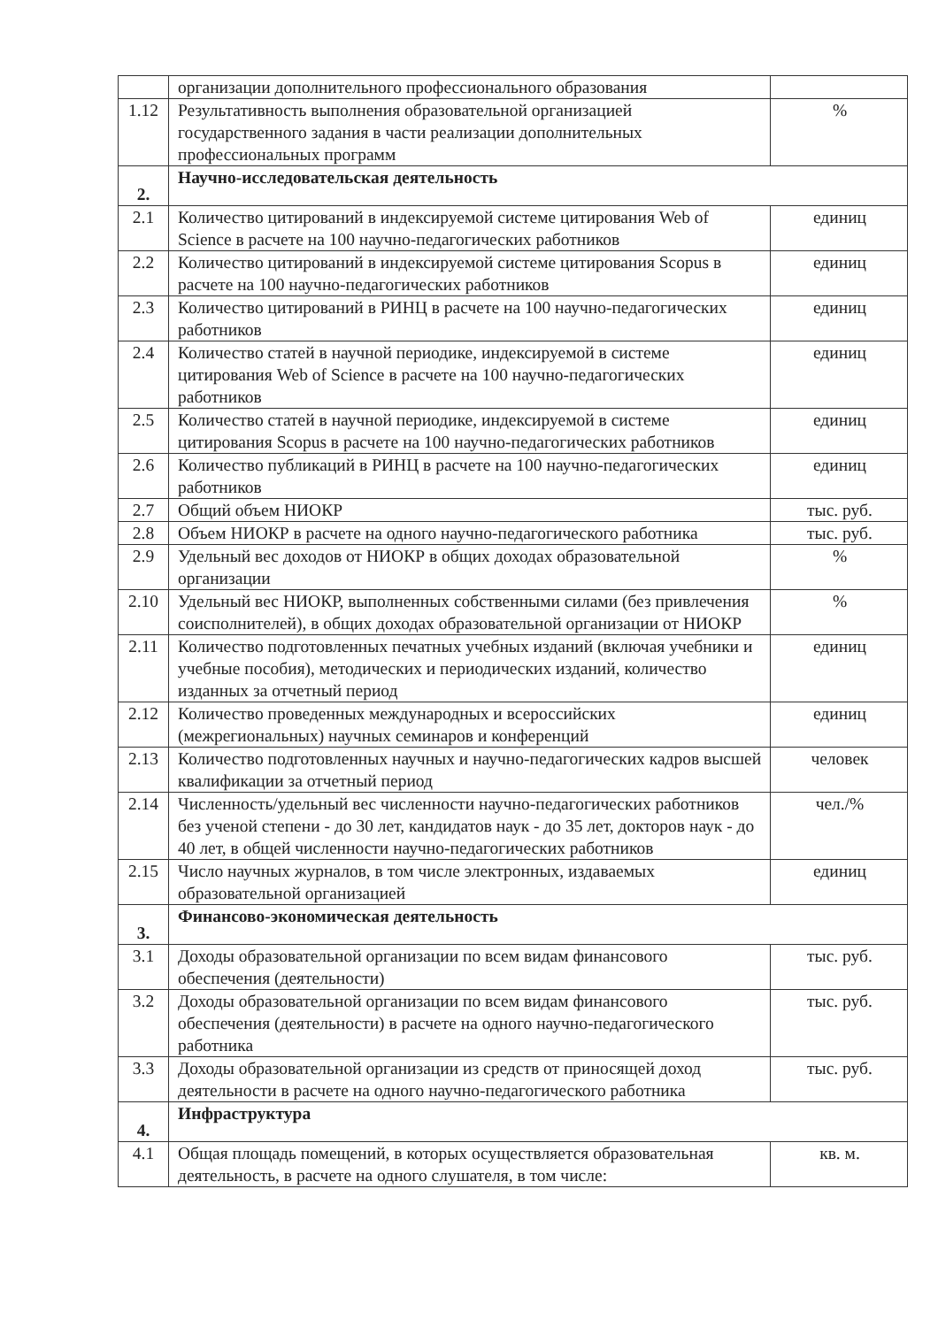| | организации дополнительного профессионального образования | |
| 1.12 | Результативность выполнения образовательной организацией государственного задания в части реализации дополнительных профессиональных программ | % |
| 2. | Научно-исследовательская деятельность | |
| 2.1 | Количество цитирований в индексируемой системе цитирования Web of Science в расчете на 100 научно-педагогических работников | единиц |
| 2.2 | Количество цитирований в индексируемой системе цитирования Scopus в расчете на 100 научно-педагогических работников | единиц |
| 2.3 | Количество цитирований в РИНЦ в расчете на 100 научно-педагогических работников | единиц |
| 2.4 | Количество статей в научной периодике, индексируемой в системе цитирования Web of Science в расчете на 100 научно-педагогических работников | единиц |
| 2.5 | Количество статей в научной периодике, индексируемой в системе цитирования Scopus в расчете на 100 научно-педагогических работников | единиц |
| 2.6 | Количество публикаций в РИНЦ в расчете на 100 научно-педагогических работников | единиц |
| 2.7 | Общий объем НИОКР | тыс. руб. |
| 2.8 | Объем НИОКР в расчете на одного научно-педагогического работника | тыс. руб. |
| 2.9 | Удельный вес доходов от НИОКР в общих доходах образовательной организации | % |
| 2.10 | Удельный вес НИОКР, выполненных собственными силами (без привлечения соисполнителей), в общих доходах образовательной организации от НИОКР | % |
| 2.11 | Количество подготовленных печатных учебных изданий (включая учебники и учебные пособия), методических и периодических изданий, количество изданных за отчетный период | единиц |
| 2.12 | Количество проведенных международных и всероссийских (межрегиональных) научных семинаров и конференций | единиц |
| 2.13 | Количество подготовленных научных и научно-педагогических кадров высшей квалификации за отчетный период | человек |
| 2.14 | Численность/удельный вес численности научно-педагогических работников без ученой степени - до 30 лет, кандидатов наук - до 35 лет, докторов наук - до 40 лет, в общей численности научно-педагогических работников | чел./% |
| 2.15 | Число научных журналов, в том числе электронных, издаваемых образовательной организацией | единиц |
| 3. | Финансово-экономическая деятельность | |
| 3.1 | Доходы образовательной организации по всем видам финансового обеспечения (деятельности) | тыс. руб. |
| 3.2 | Доходы образовательной организации по всем видам финансового обеспечения (деятельности) в расчете на одного научно-педагогического работника | тыс. руб. |
| 3.3 | Доходы образовательной организации из средств от приносящей доход деятельности в расчете на одного научно-педагогического работника | тыс. руб. |
| 4. | Инфраструктура | |
| 4.1 | Общая площадь помещений, в которых осуществляется образовательная деятельность, в расчете на одного слушателя, в том числе: | кв. м. |